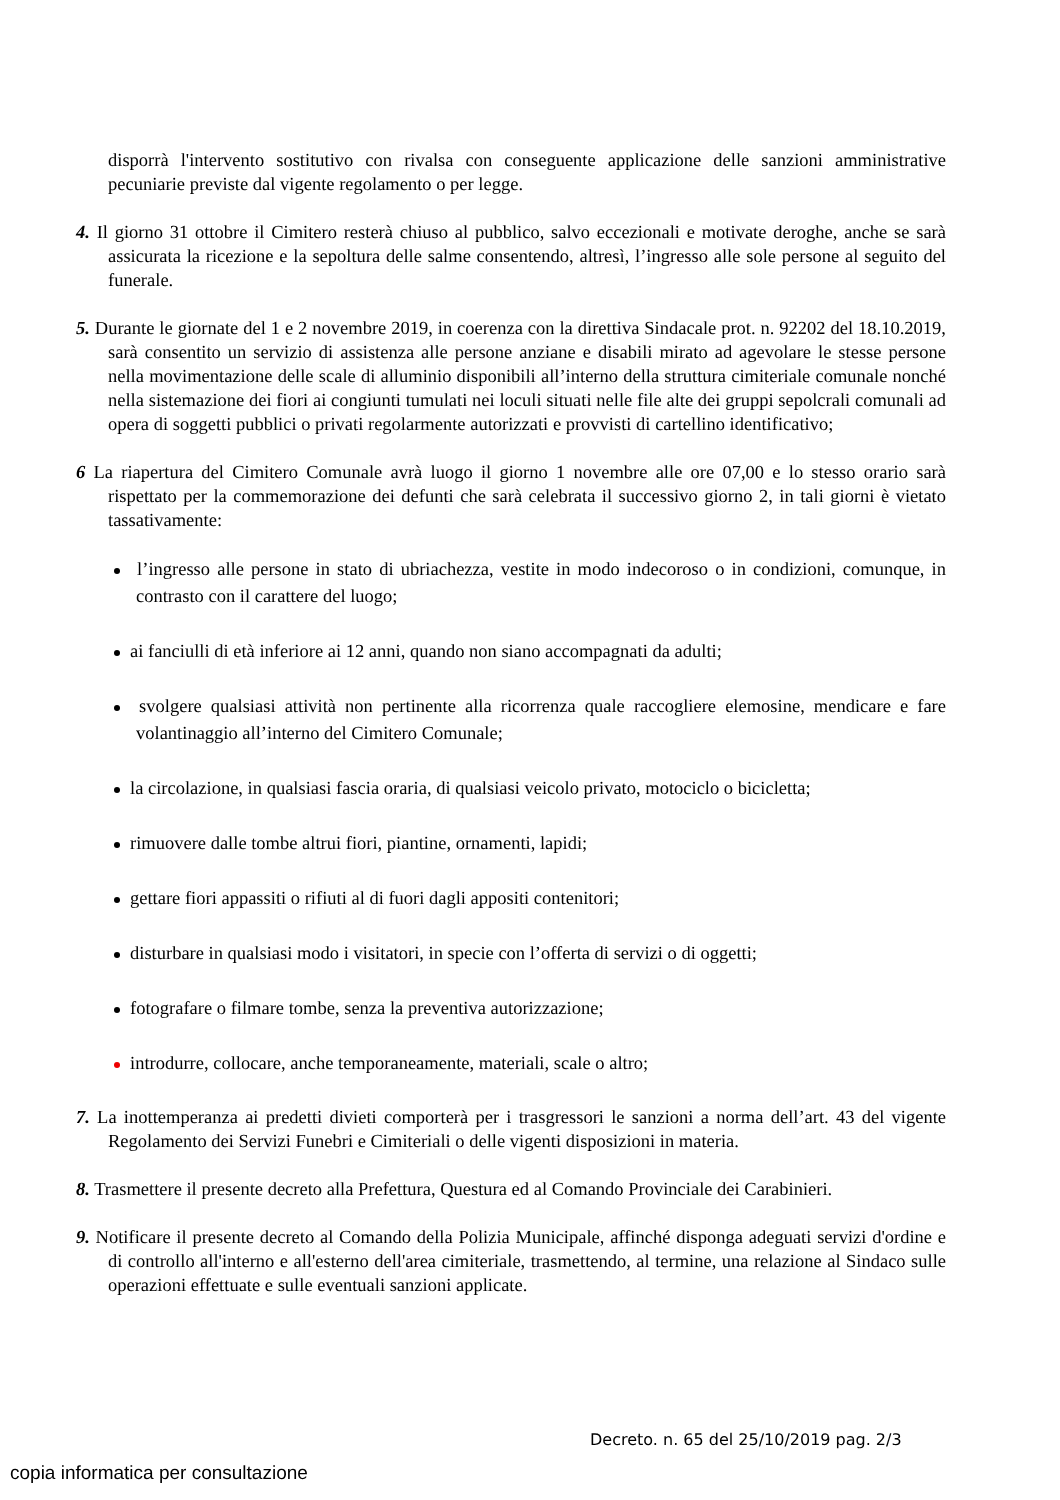disporrà l'intervento sostitutivo con rivalsa con conseguente applicazione delle sanzioni amministrative pecuniarie previste dal vigente regolamento o per legge.
4. Il giorno 31 ottobre il Cimitero resterà chiuso al pubblico, salvo eccezionali e motivate deroghe, anche se sarà assicurata la ricezione e la sepoltura delle salme consentendo, altresì, l’ingresso alle sole persone al seguito del funerale.
5. Durante le giornate del 1 e 2 novembre 2019, in coerenza con la direttiva Sindacale prot. n. 92202 del 18.10.2019, sarà consentito un servizio di assistenza alle persone anziane e disabili mirato ad agevolare le stesse persone nella movimentazione delle scale di alluminio disponibili all’interno della struttura cimiteriale comunale nonché nella sistemazione dei fiori ai congiunti tumulati nei loculi situati nelle file alte dei gruppi sepolcrali comunali ad opera di soggetti pubblici o privati regolarmente autorizzati e provvisti di cartellino identificativo;
6 La riapertura del Cimitero Comunale avrà luogo il giorno 1 novembre alle ore 07,00 e lo stesso orario sarà rispettato per la commemorazione dei defunti che sarà celebrata il successivo giorno 2, in tali giorni è vietato tassativamente:
l’ingresso alle persone in stato di ubriachezza, vestite in modo indecoroso o in condizioni, comunque, in contrasto con il carattere del luogo;
ai fanciulli di età inferiore ai 12 anni, quando non siano accompagnati da adulti;
svolgere qualsiasi attività non pertinente alla ricorrenza quale raccogliere elemosine, mendicare e fare volantinaggio all’interno del Cimitero Comunale;
la circolazione, in qualsiasi fascia oraria, di qualsiasi veicolo privato, motociclo o bicicletta;
rimuovere dalle tombe altrui fiori, piantine, ornamenti, lapidi;
gettare fiori appassiti o rifiuti al di fuori dagli appositi contenitori;
disturbare in qualsiasi modo i visitatori, in specie con l’offerta di servizi o di oggetti;
fotografare o filmare tombe, senza la preventiva autorizzazione;
introdurre, collocare, anche temporaneamente, materiali, scale o altro;
7. La inottemperanza ai predetti divieti comporterà per i trasgressori le sanzioni a norma dell’art. 43 del vigente Regolamento dei Servizi Funebri e Cimiteriali o delle vigenti disposizioni in materia.
8. Trasmettere il presente decreto alla Prefettura, Questura ed al Comando Provinciale dei Carabinieri.
9. Notificare il presente decreto al Comando della Polizia Municipale, affinché disponga adeguati servizi d'ordine e di controllo all'interno e all'esterno dell'area cimiteriale, trasmettendo, al termine, una relazione al Sindaco sulle operazioni effettuate e sulle eventuali sanzioni applicate.
Decreto. n. 65 del 25/10/2019 pag. 2/3
copia informatica per consultazione